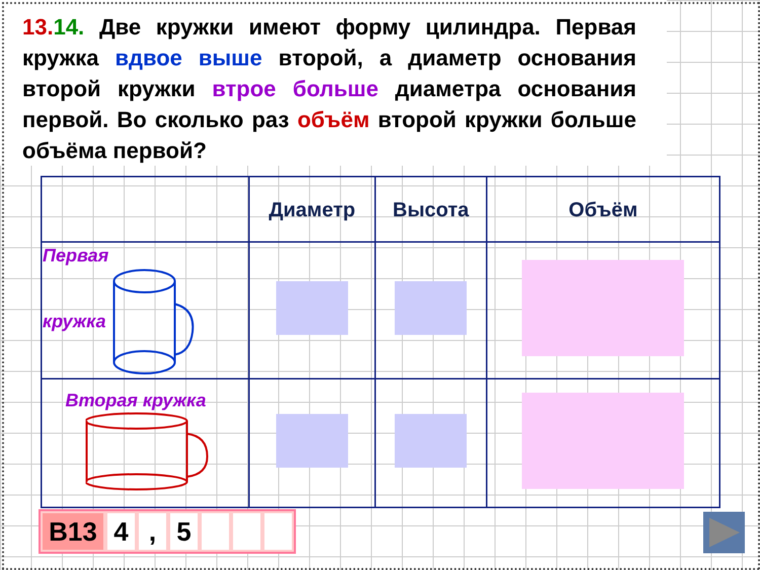13. 14. Две кружки имеют форму цилиндра. Первая кружка вдвое выше второй, а диаметр основания второй кружки втрое больше диаметра основания первой. Во сколько раз объём второй кружки больше объёма первой?
| | Диаметр | Высота | Объём |
| --- | --- | --- | --- |
| Первая кружка | | | |
| Вторая кружка | | | |
B13 4 , 5